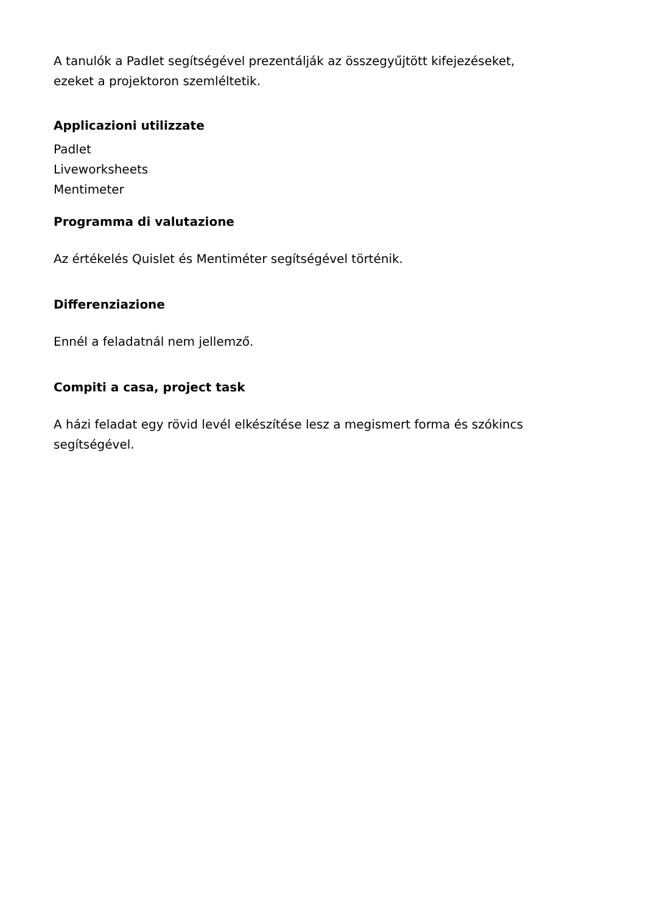A tanulók a Padlet segítségével prezentálják az összegyűjtött kifejezéseket,
ezeket a projektoron szemléltetik.
Applicazioni utilizzate
Padlet
Liveworksheets
Mentimeter
Programma di valutazione
Az értékelés Quislet és Mentiméter segítségével történik.
Differenziazione
Ennél a feladatnál nem jellemző.
Compiti a casa, project task
A házi feladat egy rövid levél elkészítése lesz a megismert forma és szókincs
segítségével.